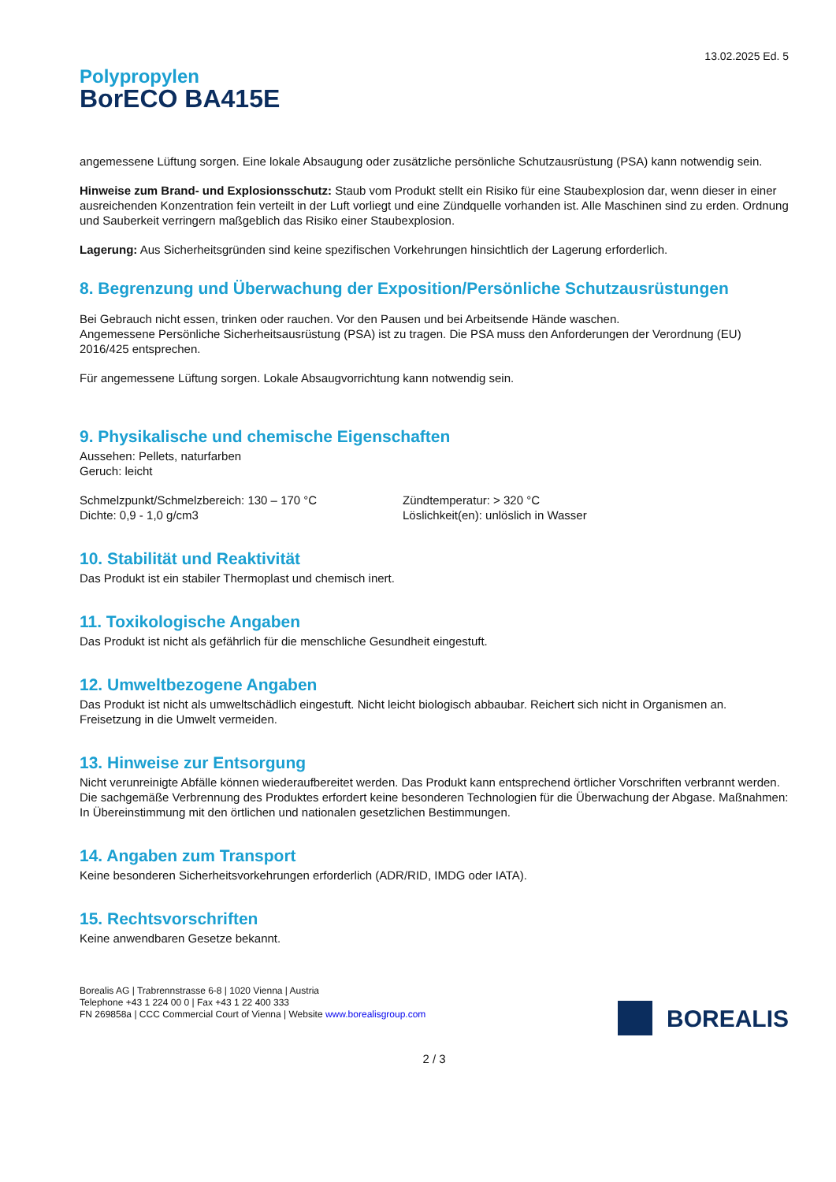13.02.2025 Ed. 5
Polypropylen
BorECO BA415E
angemessene Lüftung sorgen. Eine lokale Absaugung oder zusätzliche persönliche Schutzausrüstung (PSA) kann notwendig sein.
Hinweise zum Brand- und Explosionsschutz: Staub vom Produkt stellt ein Risiko für eine Staubexplosion dar, wenn dieser in einer ausreichenden Konzentration fein verteilt in der Luft vorliegt und eine Zündquelle vorhanden ist. Alle Maschinen sind zu erden. Ordnung und Sauberkeit verringern maßgeblich das Risiko einer Staubexplosion.
Lagerung: Aus Sicherheitsgründen sind keine spezifischen Vorkehrungen hinsichtlich der Lagerung erforderlich.
8. Begrenzung und Überwachung der Exposition/Persönliche Schutzausrüstungen
Bei Gebrauch nicht essen, trinken oder rauchen. Vor den Pausen und bei Arbeitsende Hände waschen.
Angemessene Persönliche Sicherheitsausrüstung (PSA) ist zu tragen. Die PSA muss den Anforderungen der Verordnung (EU) 2016/425 entsprechen.
Für angemessene Lüftung sorgen. Lokale Absaugvorrichtung kann notwendig sein.
9. Physikalische und chemische Eigenschaften
Aussehen: Pellets, naturfarben
Geruch: leicht
Schmelzpunkt/Schmelzbereich: 130 – 170 °C
Dichte: 0,9 - 1,0 g/cm3
Zündtemperatur: > 320 °C
Löslichkeit(en): unlöslich in Wasser
10. Stabilität und Reaktivität
Das Produkt ist ein stabiler Thermoplast und chemisch inert.
11. Toxikologische Angaben
Das Produkt ist nicht als gefährlich für die menschliche Gesundheit eingestuft.
12. Umweltbezogene Angaben
Das Produkt ist nicht als umweltschädlich eingestuft. Nicht leicht biologisch abbaubar. Reichert sich nicht in Organismen an. Freisetzung in die Umwelt vermeiden.
13. Hinweise zur Entsorgung
Nicht verunreinigte Abfälle können wiederaufbereitet werden. Das Produkt kann entsprechend örtlicher Vorschriften verbrannt werden. Die sachgemäße Verbrennung des Produktes erfordert keine besonderen Technologien für die Überwachung der Abgase. Maßnahmen: In Übereinstimmung mit den örtlichen und nationalen gesetzlichen Bestimmungen.
14. Angaben zum Transport
Keine besonderen Sicherheitsvorkehrungen erforderlich (ADR/RID, IMDG oder IATA).
15. Rechtsvorschriften
Keine anwendbaren Gesetze bekannt.
Borealis AG | Trabrennstrasse 6-8 | 1020 Vienna | Austria
Telephone +43 1 224 00 0 | Fax +43 1 22 400 333
FN 269858a | CCC Commercial Court of Vienna | Website www.borealisgroup.com
BOREALIS
2 / 3